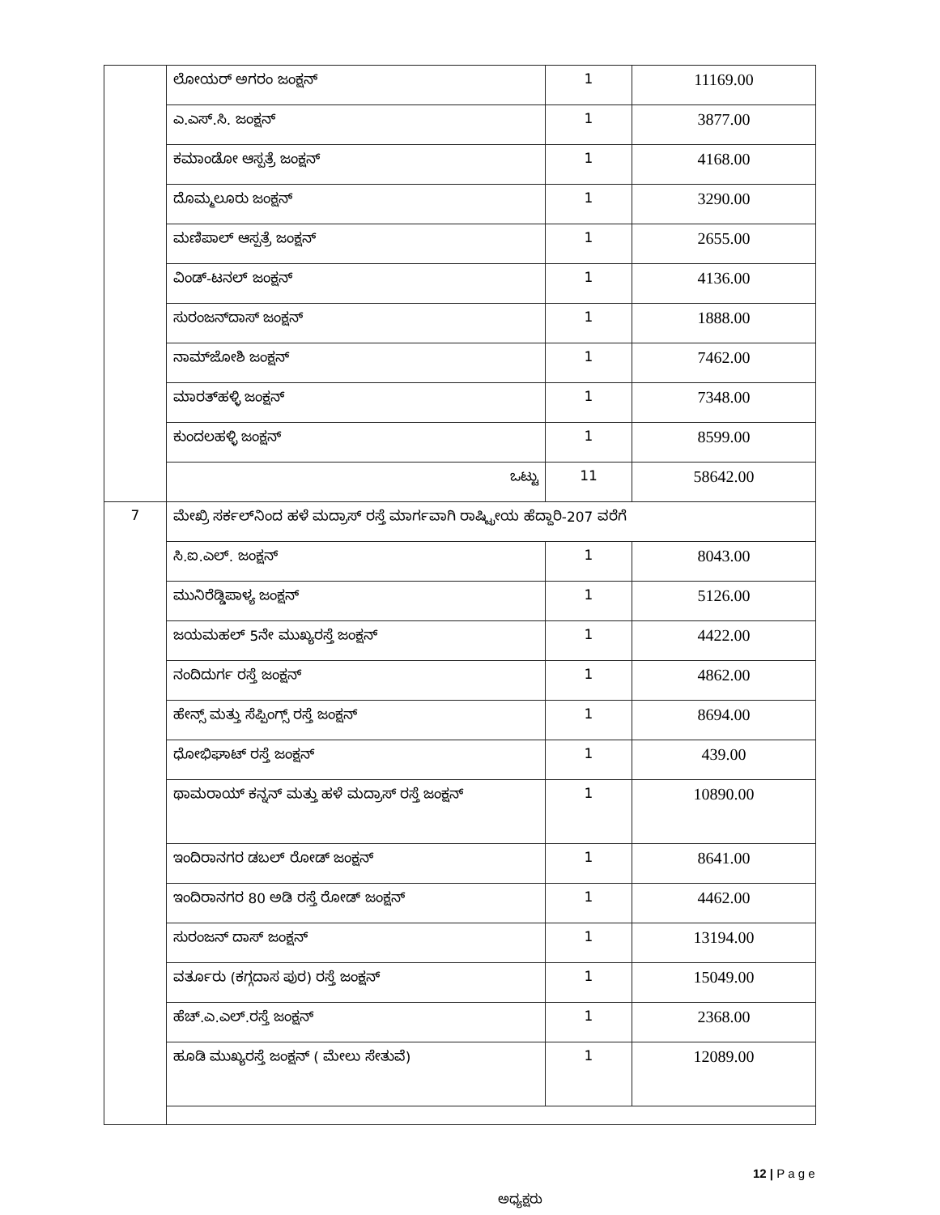| | ಲೋಯರ್ ಅಗರಂ ಜಂಕ್ಷನ್ | 1 | 11169.00 |
| | ಎ.ಎಸ್.ಸಿ. ಜಂಕ್ಷನ್ | 1 | 3877.00 |
| | ಕಮಾಂಡೋ ಆಸ್ಪತ್ರೆ ಜಂಕ್ಷನ್ | 1 | 4168.00 |
| | ದೊಮ್ಮಲೂರು ಜಂಕ್ಷನ್ | 1 | 3290.00 |
| | ಮಣಿಪಾಲ್ ಆಸ್ಪತ್ರೆ ಜಂಕ್ಷನ್ | 1 | 2655.00 |
| | ವಿಂಡ್-ಟನಲ್ ಜಂಕ್ಷನ್ | 1 | 4136.00 |
| | ಸುರಂಜನ್‌ದಾಸ್ ಜಂಕ್ಷನ್ | 1 | 1888.00 |
| | ನಾಮ್‌ಜೋಶಿ ಜಂಕ್ಷನ್ | 1 | 7462.00 |
| | ಮಾರತ್‌ಹಳ್ಳಿ ಜಂಕ್ಷನ್ | 1 | 7348.00 |
| | ಕುಂದಲಹಳ್ಳಿ ಜಂಕ್ಷನ್ | 1 | 8599.00 |
| | ಒಟ್ಟು | 11 | 58642.00 |
| 7 | ಮೇಖ್ರಿ ಸರ್ಕಲ್‌ನಿಂದ ಹಳೆ ಮದ್ರಾಸ್ ರಸ್ತೆ ಮಾರ್ಗವಾಗಿ ರಾಷ್ಟ್ರೀಯ ಹೆದ್ದಾರಿ-207 ವರೆಗೆ | | |
| | ಸಿ.ಐ.ಎಲ್. ಜಂಕ್ಷನ್ | 1 | 8043.00 |
| | ಮುನಿರೆಡ್ಡಿಪಾಳ್ಯ ಜಂಕ್ಷನ್ | 1 | 5126.00 |
| | ಜಯಮಹಲ್ 5ನೇ ಮುಖ್ಯರಸ್ತೆ ಜಂಕ್ಷನ್ | 1 | 4422.00 |
| | ನಂದಿದುರ್ಗ ರಸ್ತೆ ಜಂಕ್ಷನ್ | 1 | 4862.00 |
| | ಹೇನ್ಸ್ ಮತ್ತು ಸೆಪ್ಪಿಂಗ್ಸ್ ರಸ್ತೆ ಜಂಕ್ಷನ್ | 1 | 8694.00 |
| | ಧೋಭಿಘಾಟ್ ರಸ್ತೆ ಜಂಕ್ಷನ್ | 1 | 439.00 |
| | ಥಾಮರಾಯ್ ಕನ್ನನ್ ಮತ್ತು ಹಳೆ ಮದ್ರಾಸ್ ರಸ್ತೆ ಜಂಕ್ಷನ್ | 1 | 10890.00 |
| | ಇಂದಿರಾನಗರ ಡಬಲ್ ರೋಡ್ ಜಂಕ್ಷನ್ | 1 | 8641.00 |
| | ಇಂದಿರಾನಗರ 80 ಅಡಿ ರಸ್ತೆ ರೋಡ್ ಜಂಕ್ಷನ್ | 1 | 4462.00 |
| | ಸುರಂಜನ್ ದಾಸ್ ಜಂಕ್ಷನ್ | 1 | 13194.00 |
| | ವರ್ತೂರು (ಕಗ್ಗದಾಸ ಪುರ) ರಸ್ತೆ ಜಂಕ್ಷನ್ | 1 | 15049.00 |
| | ಹೆಚ್.ಎ.ಎಲ್.ರಸ್ತೆ ಜಂಕ್ಷನ್ | 1 | 2368.00 |
| | ಹೂಡಿ ಮುಖ್ಯರಸ್ತೆ ಜಂಕ್ಷನ್ ( ಮೇಲು ಸೇತುವೆ) | 1 | 12089.00 |
12 | P a g e
ಅಧ್ಯಕ್ಷರು